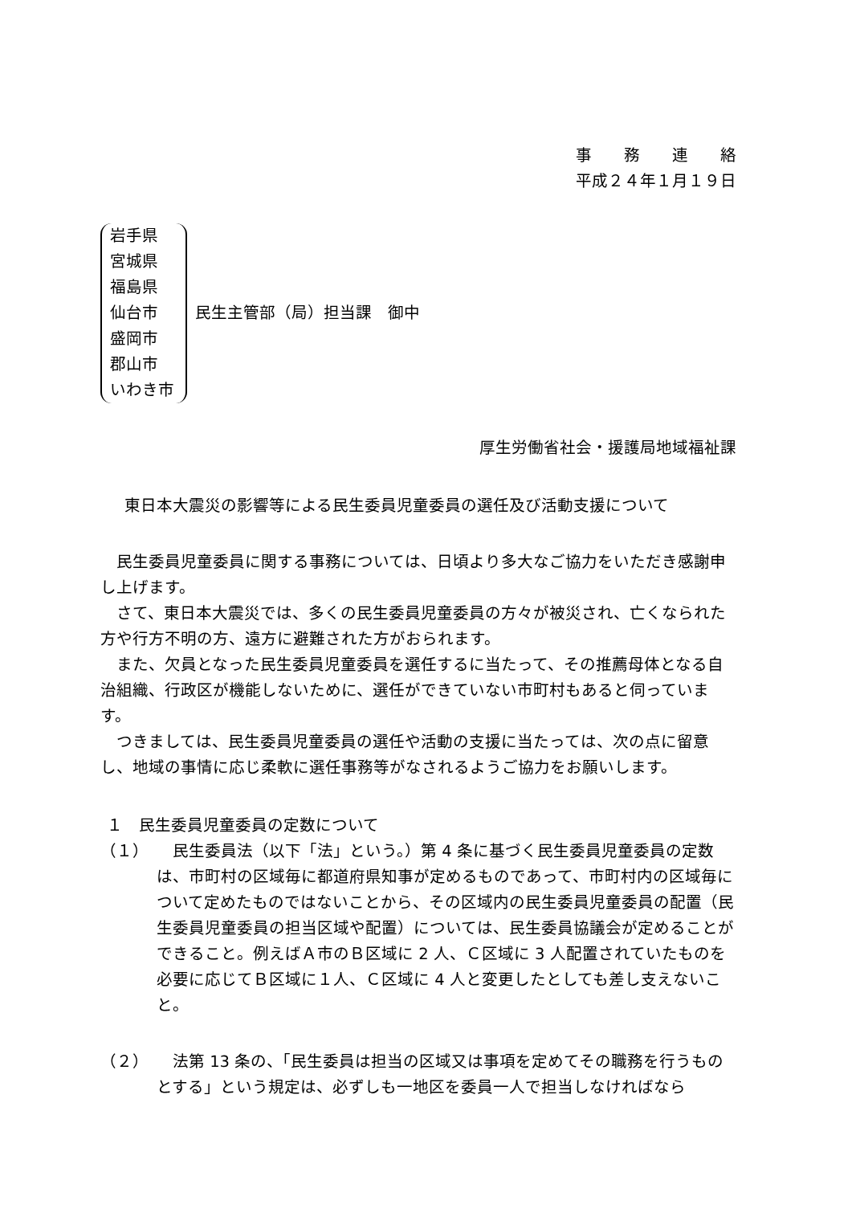事　　務　　連　　絡
平成２４年１月１９日
岩手県
宮城県
福島県
仙台市
盛岡市
郡山市
いわき市
民生主管部（局）担当課　御中
厚生労働省社会・援護局地域福祉課
東日本大震災の影響等による民生委員児童委員の選任及び活動支援について
民生委員児童委員に関する事務については、日頃より多大なご協力をいただき感謝申し上げます。
さて、東日本大震災では、多くの民生委員児童委員の方々が被災され、亡くなられた方や行方不明の方、遠方に避難された方がおられます。
また、欠員となった民生委員児童委員を選任するに当たって、その推薦母体となる自治組織、行政区が機能しないために、選任ができていない市町村もあると伺っています。
つきましては、民生委員児童委員の選任や活動の支援に当たっては、次の点に留意し、地域の事情に応じ柔軟に選任事務等がなされるようご協力をお願いします。
１　民生委員児童委員の定数について
（１） 　民生委員法（以下「法」という。）第 4 条に基づく民生委員児童委員の定数は、市町村の区域毎に都道府県知事が定めるものであって、市町村内の区域毎について定めたものではないことから、その区域内の民生委員児童委員の配置（民生委員児童委員の担当区域や配置）については、民生委員協議会が定めることができること。例えばＡ市のＢ区域に 2 人、Ｃ区域に 3 人配置されていたものを必要に応じてＢ区域に１人、Ｃ区域に 4 人と変更したとしても差し支えないこと。
（２） 　法第 13 条の、「民生委員は担当の区域又は事項を定めてその職務を行うものとする」という規定は、必ずしも一地区を委員一人で担当しなければなら